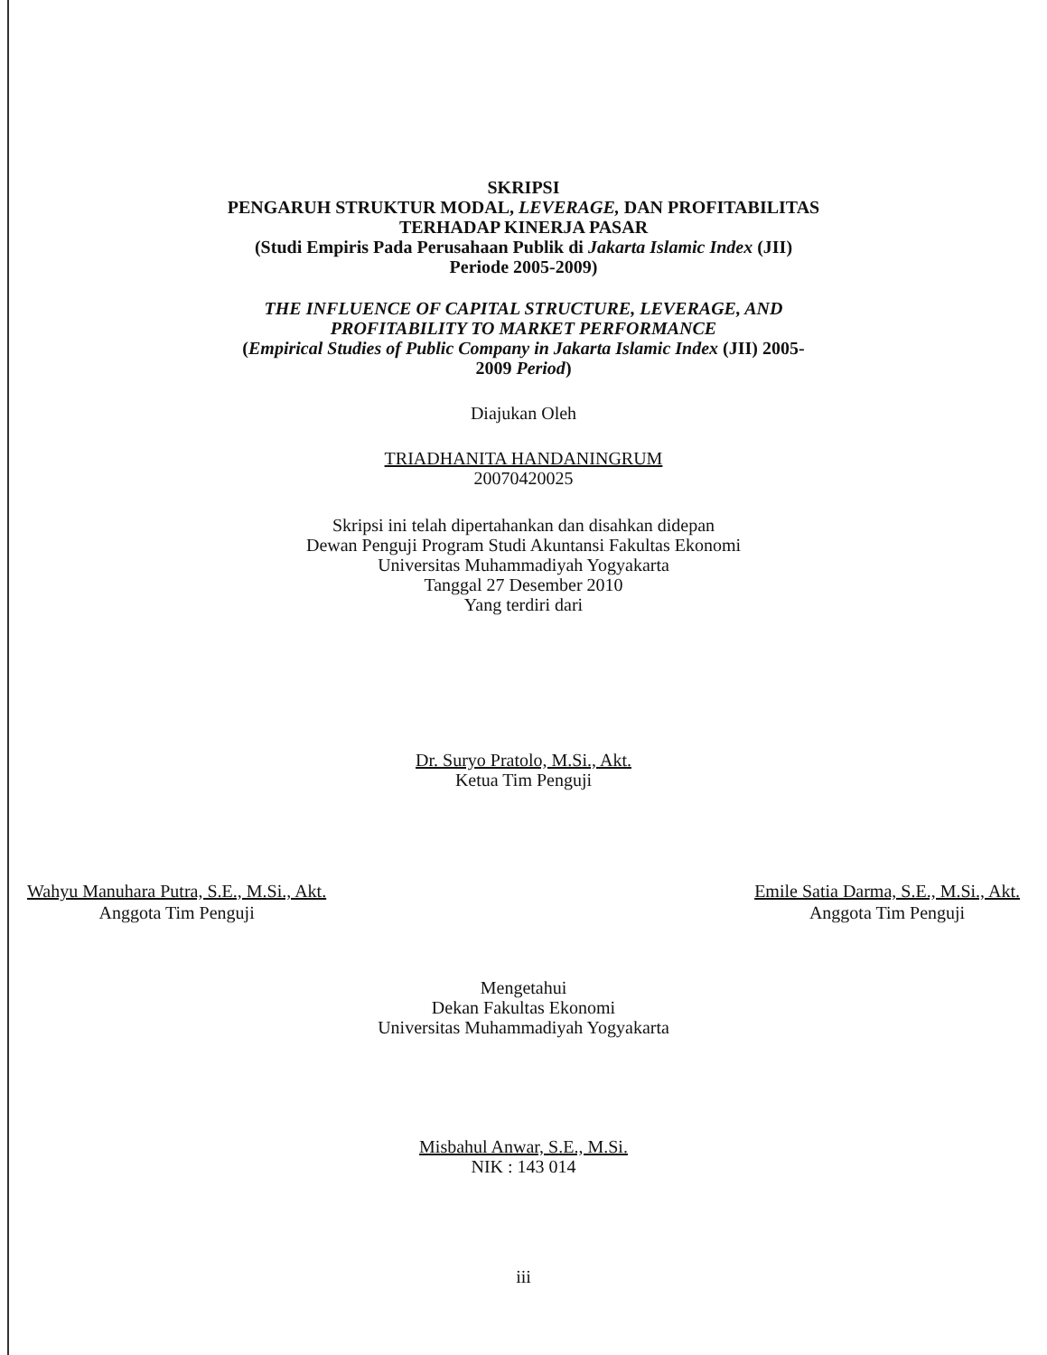SKRIPSI
PENGARUH STRUKTUR MODAL, LEVERAGE, DAN PROFITABILITAS
TERHADAP KINERJA PASAR
(Studi Empiris Pada Perusahaan Publik di Jakarta Islamic Index (JII)
Periode 2005-2009)
THE INFLUENCE OF CAPITAL STRUCTURE, LEVERAGE, AND
PROFITABILITY TO MARKET PERFORMANCE
(Empirical Studies of Public Company in Jakarta Islamic Index (JII) 2005-
2009 Period)
Diajukan Oleh
TRIADHANITA HANDANINGRUM
20070420025
Skripsi ini telah dipertahankan dan disahkan didepan
Dewan Penguji Program Studi Akuntansi Fakultas Ekonomi
Universitas Muhammadiyah Yogyakarta
Tanggal 27 Desember 2010
Yang terdiri dari
Dr. Suryo Pratolo, M.Si., Akt.
Ketua Tim Penguji
Wahyu Manuhara Putra, S.E., M.Si., Akt.
Anggota Tim Penguji
Emile Satia Darma, S.E., M.Si., Akt.
Anggota Tim Penguji
Mengetahui
Dekan Fakultas Ekonomi
Universitas Muhammadiyah Yogyakarta
Misbahul Anwar, S.E., M.Si.
NIK : 143 014
iii